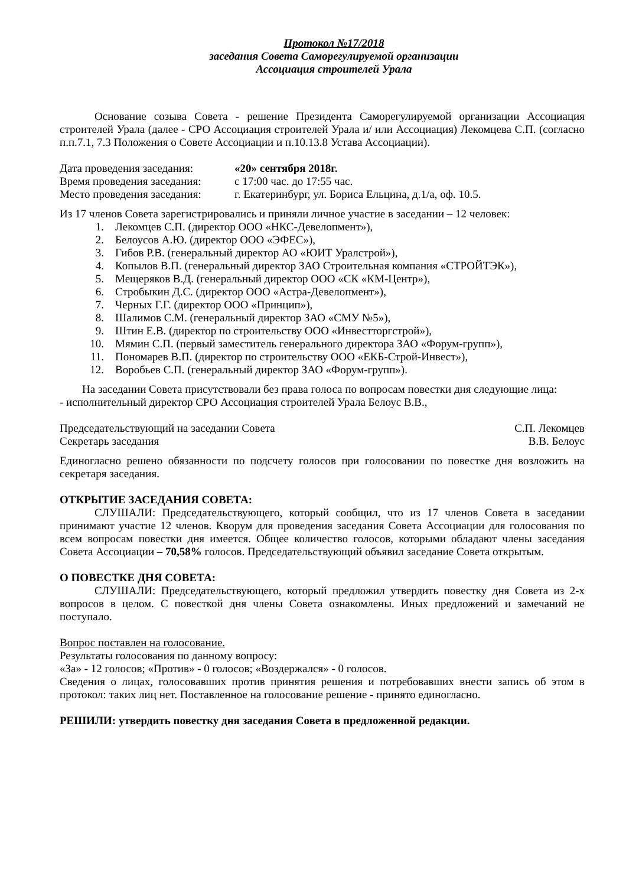Протокол №17/2018
заседания Совета Саморегулируемой организации
Ассоциация строителей Урала
Основание созыва Совета - решение Президента Саморегулируемой организации Ассоциация строителей Урала (далее - СРО Ассоциация строителей Урала и/ или Ассоциация) Лекомцева С.П. (согласно п.п.7.1, 7.3 Положения о Совете Ассоциации и п.10.13.8 Устава Ассоциации).
Дата проведения заседания: «20» сентября 2018г.
Время проведения заседания: с 17:00 час. до 17:55 час.
Место проведения заседания: г. Екатеринбург, ул. Бориса Ельцина, д.1/а, оф. 10.5.
Из 17 членов Совета зарегистрировались и приняли личное участие в заседании – 12 человек:
1. Лекомцев С.П. (директор ООО «НКС-Девелопмент»),
2. Белоусов А.Ю. (директор ООО «ЭФЕС»),
3. Гибов Р.В. (генеральный директор АО «ЮИТ Уралстрой»),
4. Копылов В.П. (генеральный директор ЗАО Строительная компания «СТРОЙТЭК»),
5. Мещеряков В.Д. (генеральный директор ООО «СК «КМ-Центр»),
6. Стробыкин Д.С. (директор ООО «Астра-Девелопмент»),
7. Черных Г.Г. (директор ООО «Принцип»),
8. Шалимов С.М. (генеральный директор ЗАО «СМУ №5»),
9. Штин Е.В. (директор по строительству ООО «Инвестторгстрой»),
10. Мямин С.П. (первый заместитель генерального директора ЗАО «Форум-групп»),
11. Пономарев В.П. (директор по строительству ООО «ЕКБ-Строй-Инвест»),
12. Воробьев С.П. (генеральный директор ЗАО «Форум-групп»).
На заседании Совета присутствовали без права голоса по вопросам повестки дня следующие лица:
- исполнительный директор СРО Ассоциация строителей Урала Белоус В.В.,
Председательствующий на заседании Совета С.П. Лекомцев
Секретарь заседания В.В. Белоус
Единогласно решено обязанности по подсчету голосов при голосовании по повестке дня возложить на секретаря заседания.
ОТКРЫТИЕ ЗАСЕДАНИЯ СОВЕТА:
СЛУШАЛИ: Председательствующего, который сообщил, что из 17 членов Совета в заседании принимают участие 12 членов. Кворум для проведения заседания Совета Ассоциации для голосования по всем вопросам повестки дня имеется. Общее количество голосов, которыми обладают члены заседания Совета Ассоциации – 70,58% голосов. Председательствующий объявил заседание Совета открытым.
О ПОВЕСТКЕ ДНЯ СОВЕТА:
СЛУШАЛИ: Председательствующего, который предложил утвердить повестку дня Совета из 2-х вопросов в целом. С повесткой дня члены Совета ознакомлены. Иных предложений и замечаний не поступало.
Вопрос поставлен на голосование.
Результаты голосования по данному вопросу:
«За» - 12 голосов; «Против» - 0 голосов; «Воздержался» - 0 голосов.
Сведения о лицах, голосовавших против принятия решения и потребовавших внести запись об этом в протокол: таких лиц нет. Поставленное на голосование решение - принято единогласно.
РЕШИЛИ: утвердить повестку дня заседания Совета в предложенной редакции.